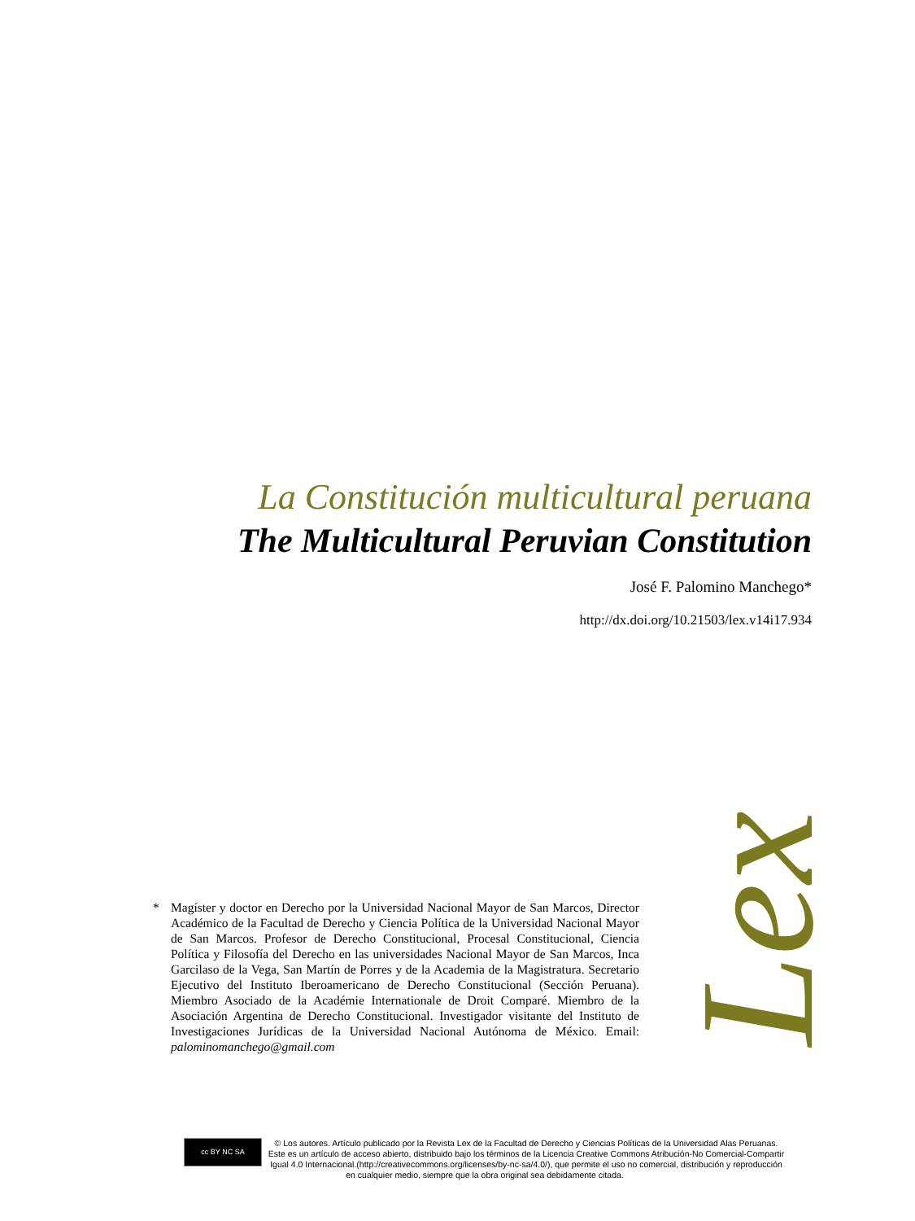La Constitución multicultural peruana
The Multicultural Peruvian Constitution
José F. Palomino Manchego*
http://dx.doi.org/10.21503/lex.v14i17.934
Lex
* Magíster y doctor en Derecho por la Universidad Nacional Mayor de San Marcos, Director Académico de la Facultad de Derecho y Ciencia Política de la Universidad Nacional Mayor de San Marcos. Profesor de Derecho Constitucional, Procesal Constitucional, Ciencia Política y Filosofía del Derecho en las universidades Nacional Mayor de San Marcos, Inca Garcilaso de la Vega, San Martín de Porres y de la Academia de la Magistratura. Secretario Ejecutivo del Instituto Iberoamericano de Derecho Constitucional (Sección Peruana). Miembro Asociado de la Académie Internationale de Droit Comparé. Miembro de la Asociación Argentina de Derecho Constitucional. Investigador visitante del Instituto de Investigaciones Jurídicas de la Universidad Nacional Autónoma de México. Email: palominomanchego@gmail.com
cc BY NC SA
© Los autores. Artículo publicado por la Revista Lex de la Facultad de Derecho y Ciencias Políticas de la Universidad Alas Peruanas. Este es un artículo de acceso abierto, distribuido bajo los términos de la Licencia Creative Commons Atribución-No Comercial-Compartir Igual 4.0 Internacional.(http://creativecommons.org/licenses/by-nc-sa/4.0/), que permite el uso no comercial, distribución y reproducción en cualquier medio, siempre que la obra original sea debidamente citada.